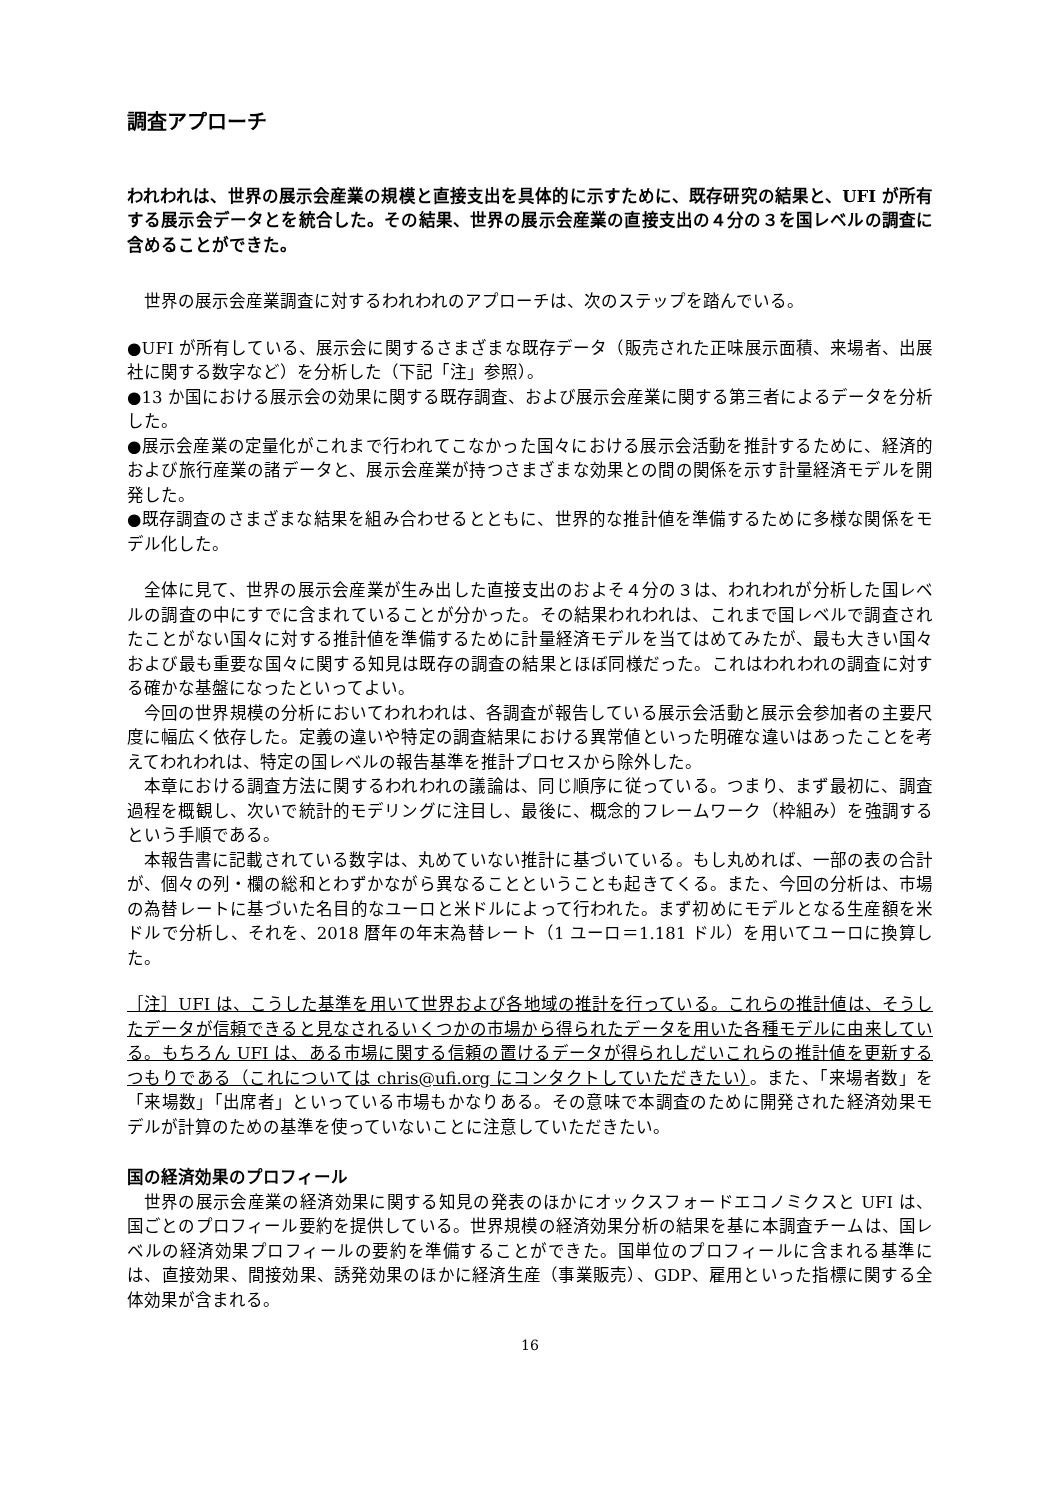調査アプローチ
われわれは、世界の展示会産業の規模と直接支出を具体的に示すために、既存研究の結果と、UFI が所有する展示会データとを統合した。その結果、世界の展示会産業の直接支出の４分の３を国レベルの調査に含めることができた。
世界の展示会産業調査に対するわれわれのアプローチは、次のステップを踏んでいる。
●UFI が所有している、展示会に関するさまざまな既存データ（販売された正味展示面積、来場者、出展社に関する数字など）を分析した（下記「注」参照）。
●13 か国における展示会の効果に関する既存調査、および展示会産業に関する第三者によるデータを分析した。
●展示会産業の定量化がこれまで行われてこなかった国々における展示会活動を推計するために、経済的および旅行産業の諸データと、展示会産業が持つさまざまな効果との間の関係を示す計量経済モデルを開発した。
●既存調査のさまざまな結果を組み合わせるとともに、世界的な推計値を準備するために多様な関係をモデル化した。
全体に見て、世界の展示会産業が生み出した直接支出のおよそ４分の３は、われわれが分析した国レベルの調査の中にすでに含まれていることが分かった。その結果われわれは、これまで国レベルで調査されたことがない国々に対する推計値を準備するために計量経済モデルを当てはめてみたが、最も大きい国々および最も重要な国々に関する知見は既存の調査の結果とほぼ同様だった。これはわれわれの調査に対する確かな基盤になったといってよい。
今回の世界規模の分析においてわれわれは、各調査が報告している展示会活動と展示会参加者の主要尺度に幅広く依存した。定義の違いや特定の調査結果における異常値といった明確な違いはあったことを考えてわれわれは、特定の国レベルの報告基準を推計プロセスから除外した。
本章における調査方法に関するわれわれの議論は、同じ順序に従っている。つまり、まず最初に、調査過程を概観し、次いで統計的モデリングに注目し、最後に、概念的フレームワーク（枠組み）を強調するという手順である。
本報告書に記載されている数字は、丸めていない推計に基づいている。もし丸めれば、一部の表の合計が、個々の列・欄の総和とわずかながら異なることということも起きてくる。また、今回の分析は、市場の為替レートに基づいた名目的なユーロと米ドルによって行われた。まず初めにモデルとなる生産額を米ドルで分析し、それを、2018 暦年の年末為替レート（1 ユーロ＝1.181 ドル）を用いてユーロに換算した。
［注］UFI は、こうした基準を用いて世界および各地域の推計を行っている。これらの推計値は、そうしたデータが信頼できると見なされるいくつかの市場から得られたデータを用いた各種モデルに由来している。もちろん UFI は、ある市場に関する信頼の置けるデータが得られしだいこれらの推計値を更新するつもりである（これについては chris@ufi.org にコンタクトしていただきたい）。また、「来場者数」を「来場数」「出席者」といっている市場もかなりある。その意味で本調査のために開発された経済効果モデルが計算のための基準を使っていないことに注意していただきたい。
国の経済効果のプロフィール
世界の展示会産業の経済効果に関する知見の発表のほかにオックスフォードエコノミクスと UFI は、国ごとのプロフィール要約を提供している。世界規模の経済効果分析の結果を基に本調査チームは、国レベルの経済効果プロフィールの要約を準備することができた。国単位のプロフィールに含まれる基準には、直接効果、間接効果、誘発効果のほかに経済生産（事業販売）、GDP、雇用といった指標に関する全体効果が含まれる。
16